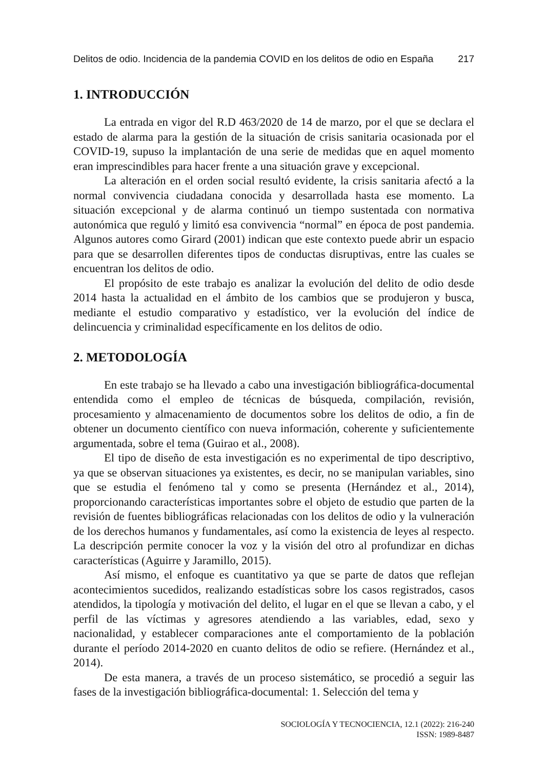Delitos de odio. Incidencia de la pandemia COVID en los delitos de odio en España 217
1. INTRODUCCIÓN
La entrada en vigor del R.D 463/2020 de 14 de marzo, por el que se declara el estado de alarma para la gestión de la situación de crisis sanitaria ocasionada por el COVID-19, supuso la implantación de una serie de medidas que en aquel momento eran imprescindibles para hacer frente a una situación grave y excepcional.
La alteración en el orden social resultó evidente, la crisis sanitaria afectó a la normal convivencia ciudadana conocida y desarrollada hasta ese momento. La situación excepcional y de alarma continuó un tiempo sustentada con normativa autonómica que reguló y limitó esa convivencia “normal” en época de post pandemia. Algunos autores como Girard (2001) indican que este contexto puede abrir un espacio para que se desarrollen diferentes tipos de conductas disruptivas, entre las cuales se encuentran los delitos de odio.
El propósito de este trabajo es analizar la evolución del delito de odio desde 2014 hasta la actualidad en el ámbito de los cambios que se produjeron y busca, mediante el estudio comparativo y estadístico, ver la evolución del índice de delincuencia y criminalidad específicamente en los delitos de odio.
2. METODOLOGÍA
En este trabajo se ha llevado a cabo una investigación bibliográfica-documental entendida como el empleo de técnicas de búsqueda, compilación, revisión, procesamiento y almacenamiento de documentos sobre los delitos de odio, a fin de obtener un documento científico con nueva información, coherente y suficientemente argumentada, sobre el tema (Guirao et al., 2008).
El tipo de diseño de esta investigación es no experimental de tipo descriptivo, ya que se observan situaciones ya existentes, es decir, no se manipulan variables, sino que se estudia el fenómeno tal y como se presenta (Hernández et al., 2014), proporcionando características importantes sobre el objeto de estudio que parten de la revisión de fuentes bibliográficas relacionadas con los delitos de odio y la vulneración de los derechos humanos y fundamentales, así como la existencia de leyes al respecto. La descripción permite conocer la voz y la visión del otro al profundizar en dichas características (Aguirre y Jaramillo, 2015).
Así mismo, el enfoque es cuantitativo ya que se parte de datos que reflejan acontecimientos sucedidos, realizando estadísticas sobre los casos registrados, casos atendidos, la tipología y motivación del delito, el lugar en el que se llevan a cabo, y el perfil de las víctimas y agresores atendiendo a las variables, edad, sexo y nacionalidad, y establecer comparaciones ante el comportamiento de la población durante el período 2014-2020 en cuanto delitos de odio se refiere. (Hernández et al., 2014).
De esta manera, a través de un proceso sistemático, se procedió a seguir las fases de la investigación bibliográfica-documental: 1. Selección del tema y
SOCIOLOGÍA Y TECNOCIENCIA, 12.1 (2022): 216-240
ISSN: 1989-8487